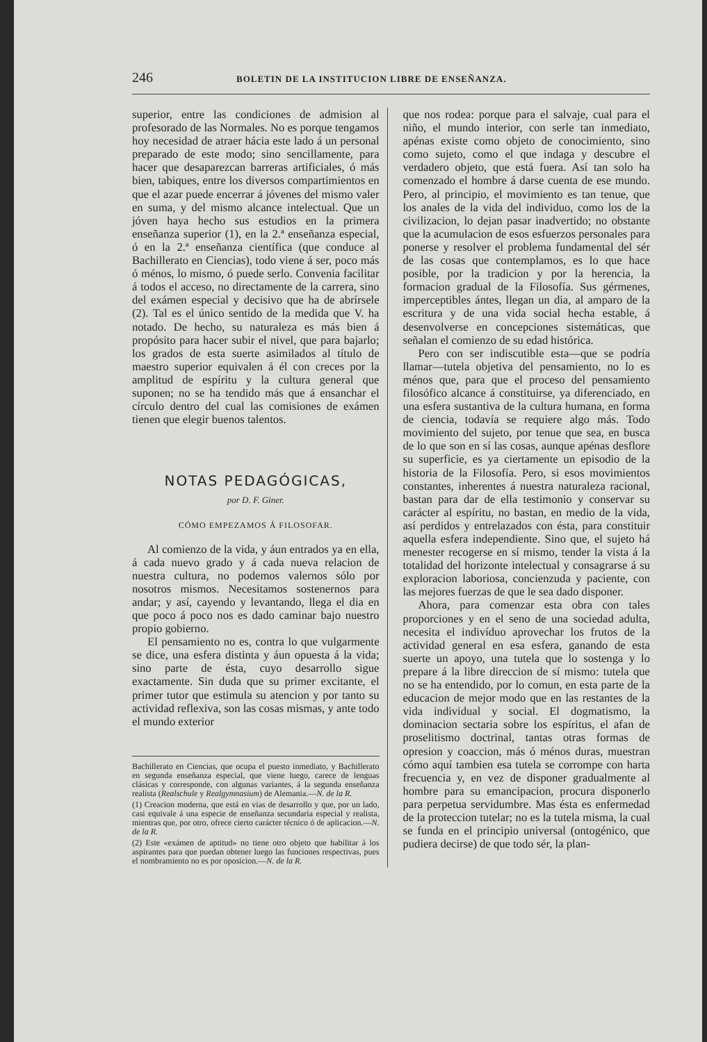246 BOLETIN DE LA INSTITUCION LIBRE DE ENSEÑANZA.
superior, entre las condiciones de admision al profesorado de las Normales. No es porque tengamos hoy necesidad de atraer hácia este lado á un personal preparado de este modo; sino sencillamente, para hacer que desaparezcan barreras artificiales, ó más bien, tabiques, entre los diversos compartimientos en que el azar puede encerrar á jóvenes del mismo valer en suma, y del mismo alcance intelectual. Que un jóven haya hecho sus estudios en la primera enseñanza superior (1), en la 2.ª enseñanza especial, ó en la 2.ª enseñanza científica (que conduce al Bachillerato en Ciencias), todo viene á ser, poco más ó ménos, lo mismo, ó puede serlo. Convenia facilitar á todos el acceso, no directamente de la carrera, sino del exámen especial y decisivo que ha de abrírsele (2). Tal es el único sentido de la medida que V. ha notado. De hecho, su naturaleza es más bien á propósito para hacer subir el nivel, que para bajarlo; los grados de esta suerte asimilados al título de maestro superior equivalen á él con creces por la amplitud de espíritu y la cultura general que suponen; no se ha tendido más que á ensanchar el círculo dentro del cual las comisiones de exámen tienen que elegir buenos talentos.
NOTAS PEDAGÓGICAS,
por D. F. Giner.
CÓMO EMPEZAMOS Á FILOSOFAR.
Al comienzo de la vida, y áun entrados ya en ella, á cada nuevo grado y á cada nueva relacion de nuestra cultura, no podemos valernos sólo por nosotros mismos. Necesitamos sostenernos para andar; y así, cayendo y levantando, llega el dia en que poco á poco nos es dado caminar bajo nuestro propio gobierno.
El pensamiento no es, contra lo que vulgarmente se dice, una esfera distinta y áun opuesta á la vida; sino parte de ésta, cuyo desarrollo sigue exactamente. Sin duda que su primer excitante, el primer tutor que estimula su atencion y por tanto su actividad reflexiva, son las cosas mismas, y ante todo el mundo exterior
Bachillerato en Ciencias, que ocupa el puesto inmediato, y Bachillerato en segunda enseñanza especial, que viene luego, carece de lenguas clásicas y corresponde, con algunas variantes, á la segunda enseñanza realista (Realschule y Realgymnasium) de Alemania.—N. de la R.
(1) Creacion moderna, que está en vias de desarrollo y que, por un lado, casi equivale á una especie de enseñanza secundaria especial y realista, mientras que, por otro, ofrece cierto carácter técnico ó de aplicacion.—N. de la R.
(2) Este «exámen de aptitud» no tiene otro objeto que habilitar á los aspirantes para que puedan obtener luego las funciones respectivas, pues el nombramiento no es por oposicion.—N. de la R.
que nos rodea: porque para el salvaje, cual para el niño, el mundo interior, con serle tan inmediato, apénas existe como objeto de conocimiento, sino como sujeto, como el que indaga y descubre el verdadero objeto, que está fuera. Así tan solo ha comenzado el hombre á darse cuenta de ese mundo. Pero, al principio, el movimiento es tan tenue, que los anales de la vida del individuo, como los de la civilizacion, lo dejan pasar inadvertido; no obstante que la acumulacion de esos esfuerzos personales para ponerse y resolver el problema fundamental del sér de las cosas que contemplamos, es lo que hace posible, por la tradicion y por la herencia, la formacion gradual de la Filosofía. Sus gérmenes, imperceptibles ántes, llegan un dia, al amparo de la escritura y de una vida social hecha estable, á desenvolverse en concepciones sistemáticas, que señalan el comienzo de su edad histórica.
Pero con ser indiscutible esta—que se podría llamar—tutela objetiva del pensamiento, no lo es ménos que, para que el proceso del pensamiento filosófico alcance á constituirse, ya diferenciado, en una esfera sustantiva de la cultura humana, en forma de ciencia, todavía se requiere algo más. Todo movimiento del sujeto, por tenue que sea, en busca de lo que son en sí las cosas, aunque apénas desflore su superficie, es ya ciertamente un episodio de la historia de la Filosofía. Pero, si esos movimientos constantes, inherentes á nuestra naturaleza racional, bastan para dar de ella testimonio y conservar su carácter al espíritu, no bastan, en medio de la vida, así perdidos y entrelazados con ésta, para constituir aquella esfera independiente. Sino que, el sujeto há menester recogerse en sí mismo, tender la vista á la totalidad del horizonte intelectual y consagrarse á su exploracion laboriosa, concienzuda y paciente, con las mejores fuerzas de que le sea dado disponer.
Ahora, para comenzar esta obra con tales proporciones y en el seno de una sociedad adulta, necesita el indivíduo aprovechar los frutos de la actividad general en esa esfera, ganando de esta suerte un apoyo, una tutela que lo sostenga y lo prepare á la libre direccion de sí mismo: tutela que no se ha entendido, por lo comun, en esta parte de la educacion de mejor modo que en las restantes de la vida individual y social. El dogmatismo, la dominacion sectaria sobre los espíritus, el afan de proselitismo doctrinal, tantas otras formas de opresion y coaccion, más ó ménos duras, muestran cómo aquí tambien esa tutela se corrompe con harta frecuencia y, en vez de disponer gradualmente al hombre para su emancipacion, procura disponerlo para perpetua servidumbre. Mas ésta es enfermedad de la proteccion tutelar; no es la tutela misma, la cual se funda en el principio universal (ontogénico, que pudiera decirse) de que todo sér, la plan-